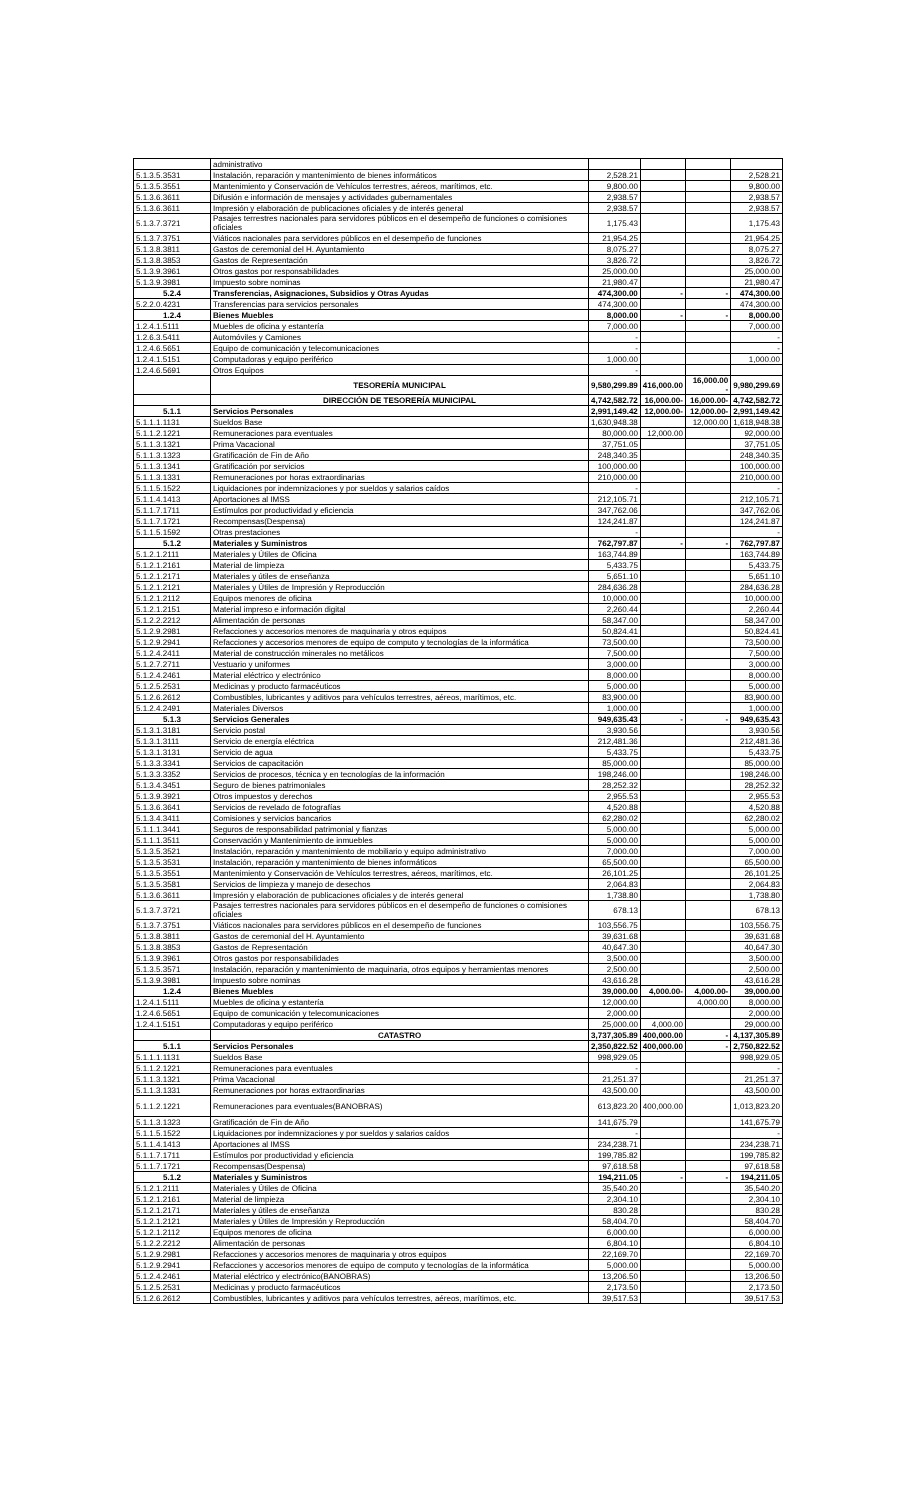| | administrativo | | | | |
| 5.1.3.5.3531 | Instalación, reparación y mantenimiento de bienes informáticos | 2,528.21 | | | 2,528.21 |
| 5.1.3.5.3551 | Mantenimiento y Conservación de Vehículos terrestres, aéreos, marítimos, etc. | 9,800.00 | | | 9,800.00 |
| 5.1.3.6.3611 | Difusión e información de mensajes y actividades gubernamentales | 2,938.57 | | | 2,938.57 |
| 5.1.3.6.3611 | Impresión y elaboración de publicaciones oficiales y de interés general | 2,938.57 | | | 2,938.57 |
| 5.1.3.7.3721 | Pasajes terrestres nacionales para servidores públicos en el desempeño de funciones o comisiones oficiales | 1,175.43 | | | 1,175.43 |
| 5.1.3.7.3751 | Viáticos nacionales para servidores públicos en el desempeño de funciones | 21,954.25 | | | 21,954.25 |
| 5.1.3.8.3811 | Gastos de ceremonial del H. Ayuntamiento | 8,075.27 | | | 8,075.27 |
| 5.1.3.8.3853 | Gastos de Representación | 3,826.72 | | | 3,826.72 |
| 5.1.3.9.3961 | Otros gastos por responsabilidades | 25,000.00 | | | 25,000.00 |
| 5.1.3.9.3981 | Impuesto sobre nominas | 21,980.47 | | | 21,980.47 |
| 5.2.4 | Transferencias, Asignaciones, Subsidios y Otras Ayudas | 474,300.00 | - | - | 474,300.00 |
| 5.2.2.0.4231 | Transferencias para servicios personales | 474,300.00 | | | 474,300.00 |
| 1.2.4 | Bienes Muebles | 8,000.00 | - | - | 8,000.00 |
| 1.2.4.1.5111 | Muebles de oficina y estantería | 7,000.00 | | | 7,000.00 |
| 1.2.6.3.5411 | Automóviles y Camiones | - | | | - |
| 1.2.4.6.5651 | Equipo de comunicación y telecomunicaciones | - | | | - |
| 1.2.4.1.5151 | Computadoras y equipo periférico | 1,000.00 | | | 1,000.00 |
| 1.2.4.6.5691 | Otros Equipos | - | | | |
| | TESORERÍA MUNICIPAL | 9,580,299.89 | 416,000.00 | 16,000.00 - | 9,980,299.69 |
| | DIRECCIÓN DE TESORERÍA MUNICIPAL | 4,742,582.72 | 16,000.00- | 16,000.00- | 4,742,582.72 |
| 5.1.1 | Servicios Personales | 2,991,149.42 | 12,000.00- | 12,000.00- | 2,991,149.42 |
| 5.1.1.1.1131 | Sueldos Base | 1,630,948.38 | | 12,000.00 | 1,618,948.38 |
| 5.1.1.2.1221 | Remuneraciones para eventuales | 80,000.00 | 12,000.00 | | 92,000.00 |
| 5.1.1.3.1321 | Prima Vacacional | 37,751.05 | | | 37,751.05 |
| 5.1.1.3.1323 | Gratificación de Fin de Año | 248,340.35 | | | 248,340.35 |
| 5.1.1.3.1341 | Gratificación por servicios | 100,000.00 | | | 100,000.00 |
| 5.1.1.3.1331 | Remuneraciones por horas extraordinarias | 210,000.00 | | | 210,000.00 |
| 5.1.1.5.1522 | Liquidaciones por indemnizaciones y por sueldos y salarios caídos | - | | | - |
| 5.1.1.4.1413 | Aportaciones al IMSS | 212,105.71 | | | 212,105.71 |
| 5.1.1.7.1711 | Estímulos por productividad y eficiencia | 347,762.06 | | | 347,762.06 |
| 5.1.1.7.1721 | Recompensas(Despensa) | 124,241.87 | | | 124,241.87 |
| 5.1.1.5.1592 | Otras prestaciones | - | | | - |
| 5.1.2 | Materiales y Suministros | 762,797.87 | - | - | 762,797.87 |
| 5.1.2.1.2111 | Materiales y Útiles de Oficina | 163,744.89 | | | 163,744.89 |
| 5.1.2.1.2161 | Material de limpieza | 5,433.75 | | | 5,433.75 |
| 5.1.2.1.2171 | Materiales y útiles de enseñanza | 5,651.10 | | | 5,651.10 |
| 5.1.2.1.2121 | Materiales y Útiles de Impresión y Reproducción | 284,636.28 | | | 284,636.28 |
| 5.1.2.1.2112 | Equipos menores de oficina | 10,000.00 | | | 10,000.00 |
| 5.1.2.1.2151 | Material impreso e información digital | 2,260.44 | | | 2,260.44 |
| 5.1.2.2.2212 | Alimentación de personas | 58,347.00 | | | 58,347.00 |
| 5.1.2.9.2981 | Refacciones y accesorios menores de maquinaria y otros equipos | 50,824.41 | | | 50,824.41 |
| 5.1.2.9.2941 | Refacciones y accesorios menores de equipo de computo y tecnologías de la informática | 73,500.00 | | | 73,500.00 |
| 5.1.2.4.2411 | Material de construcción minerales no metálicos | 7,500.00 | | | 7,500.00 |
| 5.1.2.7.2711 | Vestuario y uniformes | 3,000.00 | | | 3,000.00 |
| 5.1.2.4.2461 | Material eléctrico y electrónico | 8,000.00 | | | 8,000.00 |
| 5.1.2.5.2531 | Medicinas y producto farmacéuticos | 5,000.00 | | | 5,000.00 |
| 5.1.2.6.2612 | Combustibles, lubricantes y aditivos para vehículos terrestres, aéreos, marítimos, etc. | 83,900.00 | | | 83,900.00 |
| 5.1.2.4.2491 | Materiales Diversos | 1,000.00 | | | 1,000.00 |
| 5.1.3 | Servicios Generales | 949,635.43 | - | - | 949,635.43 |
| 5.1.3.1.3181 | Servicio postal | 3,930.56 | | | 3,930.56 |
| 5.1.3.1.3111 | Servicio de energía eléctrica | 212,481.36 | | | 212,481.36 |
| 5.1.3.1.3131 | Servicio de agua | 5,433.75 | | | 5,433.75 |
| 5.1.3.3.3341 | Servicios de capacitación | 85,000.00 | | | 85,000.00 |
| 5.1.3.3.3352 | Servicios de procesos, técnica y en tecnologías de la información | 198,246.00 | | | 198,246.00 |
| 5.1.3.4.3451 | Seguro de bienes patrimoniales | 28,252.32 | | | 28,252.32 |
| 5.1.3.9.3921 | Otros impuestos y derechos | 2,955.53 | | | 2,955.53 |
| 5.1.3.6.3641 | Servicios de revelado de fotografías | 4,520.88 | | | 4,520.88 |
| 5.1.3.4.3411 | Comisiones y servicios bancarios | 62,280.02 | | | 62,280.02 |
| 5.1.1.1.3441 | Seguros de responsabilidad patrimonial y fianzas | 5,000.00 | | | 5,000.00 |
| 5.1.1.1.3511 | Conservación y Mantenimiento de inmuebles | 5,000.00 | | | 5,000.00 |
| 5.1.3.5.3521 | Instalación, reparación y mantenimiento de mobiliario y equipo administrativo | 7,000.00 | | | 7,000.00 |
| 5.1.3.5.3531 | Instalación, reparación y mantenimiento de bienes informáticos | 65,500.00 | | | 65,500.00 |
| 5.1.3.5.3551 | Mantenimiento y Conservación de Vehículos terrestres, aéreos, marítimos, etc. | 26,101.25 | | | 26,101.25 |
| 5.1.3.5.3581 | Servicios de limpieza y manejo de desechos | 2,064.83 | | | 2,064.83 |
| 5.1.3.6.3611 | Impresión y elaboración de publicaciones oficiales y de interés general | 1,738.80 | | | 1,738.80 |
| 5.1.3.7.3721 | Pasajes terrestres nacionales para servidores públicos en el desempeño de funciones o comisiones oficiales | 678.13 | | | 678.13 |
| 5.1.3.7.3751 | Viáticos nacionales para servidores públicos en el desempeño de funciones | 103,556.75 | | | 103,556.75 |
| 5.1.3.8.3811 | Gastos de ceremonial del H. Ayuntamiento | 39,631.68 | | | 39,631.68 |
| 5.1.3.8.3853 | Gastos de Representación | 40,647.30 | | | 40,647.30 |
| 5.1.3.9.3961 | Otros gastos por responsabilidades | 3,500.00 | | | 3,500.00 |
| 5.1.3.5.3571 | Instalación, reparación y mantenimiento de maquinaria, otros equipos y herramientas menores | 2,500.00 | | | 2,500.00 |
| 5.1.3.9.3981 | Impuesto sobre nominas | 43,616.28 | | | 43,616.28 |
| 1.2.4 | Bienes Muebles | 39,000.00 | 4,000.00- | 4,000.00- | 39,000.00 |
| 1.2.4.1.5111 | Muebles de oficina y estantería | 12,000.00 | | 4,000.00 | 8,000.00 |
| 1.2.4.6.5651 | Equipo de comunicación y telecomunicaciones | 2,000.00 | | | 2,000.00 |
| 1.2.4.1.5151 | Computadoras y equipo periférico | 25,000.00 | 4,000.00 | | 29,000.00 |
| | CATASTRO | 3,737,305.89 | 400,000.00 | - | 4,137,305.89 |
| 5.1.1 | Servicios Personales | 2,350,822.52 | 400,000.00 | - | 2,750,822.52 |
| 5.1.1.1.1131 | Sueldos Base | 998,929.05 | | | 998,929.05 |
| 5.1.1.2.1221 | Remuneraciones para eventuales | - | | | - |
| 5.1.1.3.1321 | Prima Vacacional | 21,251.37 | | | 21,251.37 |
| 5.1.1.3.1331 | Remuneraciones por horas extraordinarias | 43,500.00 | | | 43,500.00 |
| 5.1.1.2.1221 | Remuneraciones para eventuales(BANOBRAS) | 613,823.20 | 400,000.00 | | 1,013,823.20 |
| 5.1.1.3.1323 | Gratificación de Fin de Año | 141,675.79 | | | 141,675.79 |
| 5.1.1.5.1522 | Liquidaciones por indemnizaciones y por sueldos y salarios caídos | - | | | - |
| 5.1.1.4.1413 | Aportaciones al IMSS | 234,238.71 | | | 234,238.71 |
| 5.1.1.7.1711 | Estímulos por productividad y eficiencia | 199,785.82 | | | 199,785.82 |
| 5.1.1.7.1721 | Recompensas(Despensa) | 97,618.58 | | | 97,618.58 |
| 5.1.2 | Materiales y Suministros | 194,211.05 | - | - | 194,211.05 |
| 5.1.2.1.2111 | Materiales y Útiles de Oficina | 35,540.20 | | | 35,540.20 |
| 5.1.2.1.2161 | Material de limpieza | 2,304.10 | | | 2,304.10 |
| 5.1.2.1.2171 | Materiales y útiles de enseñanza | 830.28 | | | 830.28 |
| 5.1.2.1.2121 | Materiales y Útiles de Impresión y Reproducción | 58,404.70 | | | 58,404.70 |
| 5.1.2.1.2112 | Equipos menores de oficina | 6,000.00 | | | 6,000.00 |
| 5.1.2.2.2212 | Alimentación de personas | 6,804.10 | | | 6,804.10 |
| 5.1.2.9.2981 | Refacciones y accesorios menores de maquinaria y otros equipos | 22,169.70 | | | 22,169.70 |
| 5.1.2.9.2941 | Refacciones y accesorios menores de equipo de computo y tecnologías de la informática | 5,000.00 | | | 5,000.00 |
| 5.1.2.4.2461 | Material eléctrico y electrónico(BANOBRAS) | 13,206.50 | | | 13,206.50 |
| 5.1.2.5.2531 | Medicinas y producto farmacéuticos | 2,173.50 | | | 2,173.50 |
| 5.1.2.6.2612 | Combustibles, lubricantes y aditivos para vehículos terrestres, aéreos, marítimos, etc. | 39,517.53 | | | 39,517.53 |